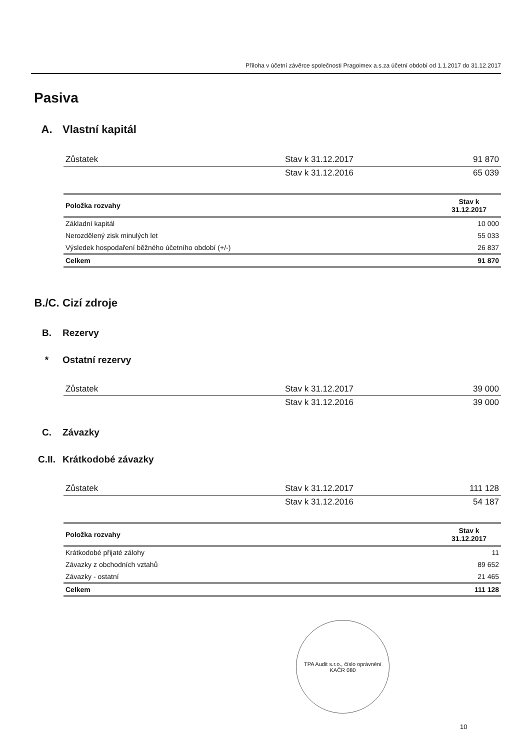Příloha v účetní závěrce společnosti Pragoimex a.s.za účetní období od 1.1.2017 do 31.12.2017
Pasiva
A. Vlastní kapitál
| Zůstatek | Stav k 31.12.2017 | 91 870 |
| | Stav k 31.12.2016 | 65 039 |
| Položka rozvahy | Stav k 31.12.2017 |
| --- | --- |
| Základní kapitál | 10 000 |
| Nerozdělený zisk minulých let | 55 033 |
| Výsledek hospodaření běžného účetního období (+/-) | 26 837 |
| Celkem | 91 870 |
B./C. Cizí zdroje
B. Rezervy
* Ostatní rezervy
| Zůstatek | Stav k 31.12.2017 | 39 000 |
| | Stav k 31.12.2016 | 39 000 |
C. Závazky
C.II. Krátkodobé závazky
| Zůstatek | Stav k 31.12.2017 | 111 128 |
| | Stav k 31.12.2016 | 54 187 |
| Položka rozvahy | Stav k 31.12.2017 |
| --- | --- |
| Krátkodobé přijaté zálohy | 11 |
| Závazky z obchodních vztahů | 89 652 |
| Závazky - ostatní | 21 465 |
| Celkem | 111 128 |
TPA Audit s.r.o., číslo oprávnění KAČR 080
10